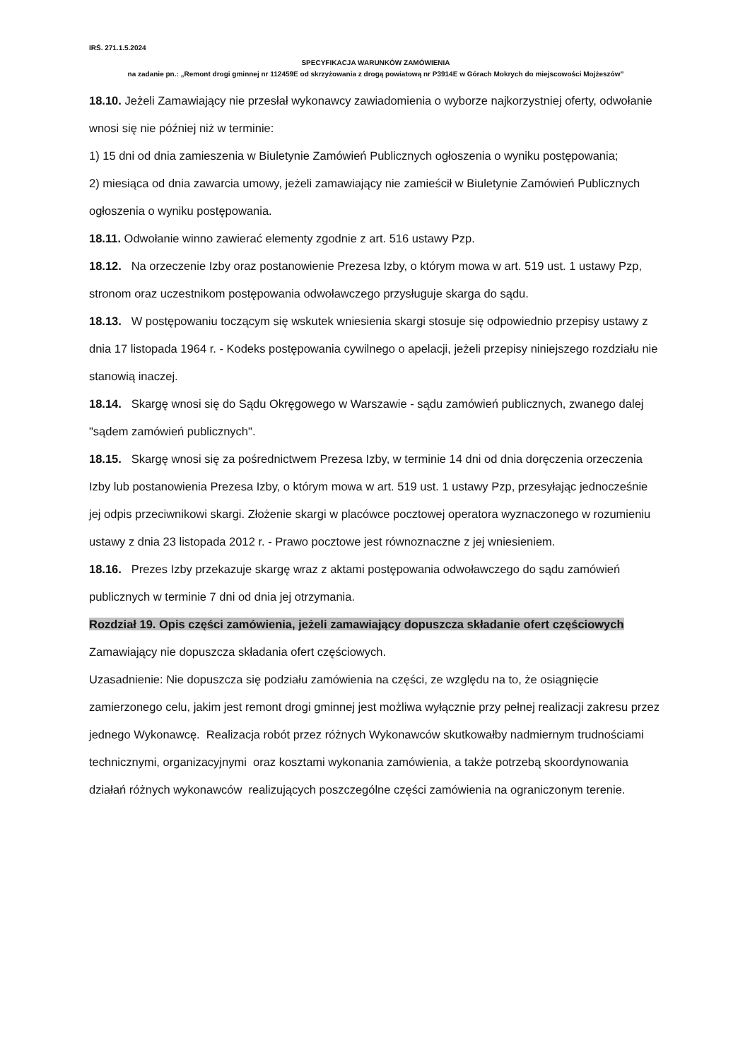IRŚ. 271.1.5.2024
SPECYFIKACJA WARUNKÓW ZAMÓWIENIA
na zadanie pn.: „Remont drogi gminnej nr 112459E od skrzyżowania z drogą powiatową nr P3914E w Górach Mokrych do miejscowości Mojżeszów”
18.10. Jeżeli Zamawiający nie przesłał wykonawcy zawiadomienia o wyborze najkorzystniej oferty, odwołanie wnosi się nie później niż w terminie:
1) 15 dni od dnia zamieszenia w Biuletynie Zamówień Publicznych ogłoszenia o wyniku postępowania;
2) miesiąca od dnia zawarcia umowy, jeżeli zamawiający nie zamieścił w Biuletynie Zamówień Publicznych ogłoszenia o wyniku postępowania.
18.11. Odwołanie winno zawierać elementy zgodnie z art. 516 ustawy Pzp.
18.12. Na orzeczenie Izby oraz postanowienie Prezesa Izby, o którym mowa w art. 519 ust. 1 ustawy Pzp, stronom oraz uczestnikom postępowania odwoławczego przysługuje skarga do sądu.
18.13. W postępowaniu toczącym się wskutek wniesienia skargi stosuje się odpowiednio przepisy ustawy z dnia 17 listopada 1964 r. - Kodeks postępowania cywilnego o apelacji, jeżeli przepisy niniejszego rozdziału nie stanowią inaczej.
18.14. Skargę wnosi się do Sądu Okręgowego w Warszawie - sądu zamówień publicznych, zwanego dalej "sądem zamówień publicznych".
18.15. Skargę wnosi się za pośrednictwem Prezesa Izby, w terminie 14 dni od dnia doręczenia orzeczenia Izby lub postanowienia Prezesa Izby, o którym mowa w art. 519 ust. 1 ustawy Pzp, przesyłając jednocześnie jej odpis przeciwnikowi skargi. Złożenie skargi w placówce pocztowej operatora wyznaczonego w rozumieniu ustawy z dnia 23 listopada 2012 r. - Prawo pocztowe jest równoznaczne z jej wniesieniem.
18.16. Prezes Izby przekazuje skargę wraz z aktami postępowania odwoławczego do sądu zamówień publicznych w terminie 7 dni od dnia jej otrzymania.
Rozdział 19. Opis części zamówienia, jeżeli zamawiający dopuszcza składanie ofert częściowych
Zamawiający nie dopuszcza składania ofert częściowych.
Uzasadnienie: Nie dopuszcza się podziału zamówienia na części, ze względu na to, że osiągnięcie zamierzonego celu, jakim jest remont drogi gminnej jest możliwa wyłącznie przy pełnej realizacji zakresu przez jednego Wykonawcę. Realizacja robót przez różnych Wykonawców skutkowałby nadmiernym trudnościami technicznymi, organizacyjnymi oraz kosztami wykonania zamówienia, a także potrzebą skoordynowania działań różnych wykonawców realizujących poszczególne części zamówienia na ograniczonym terenie.